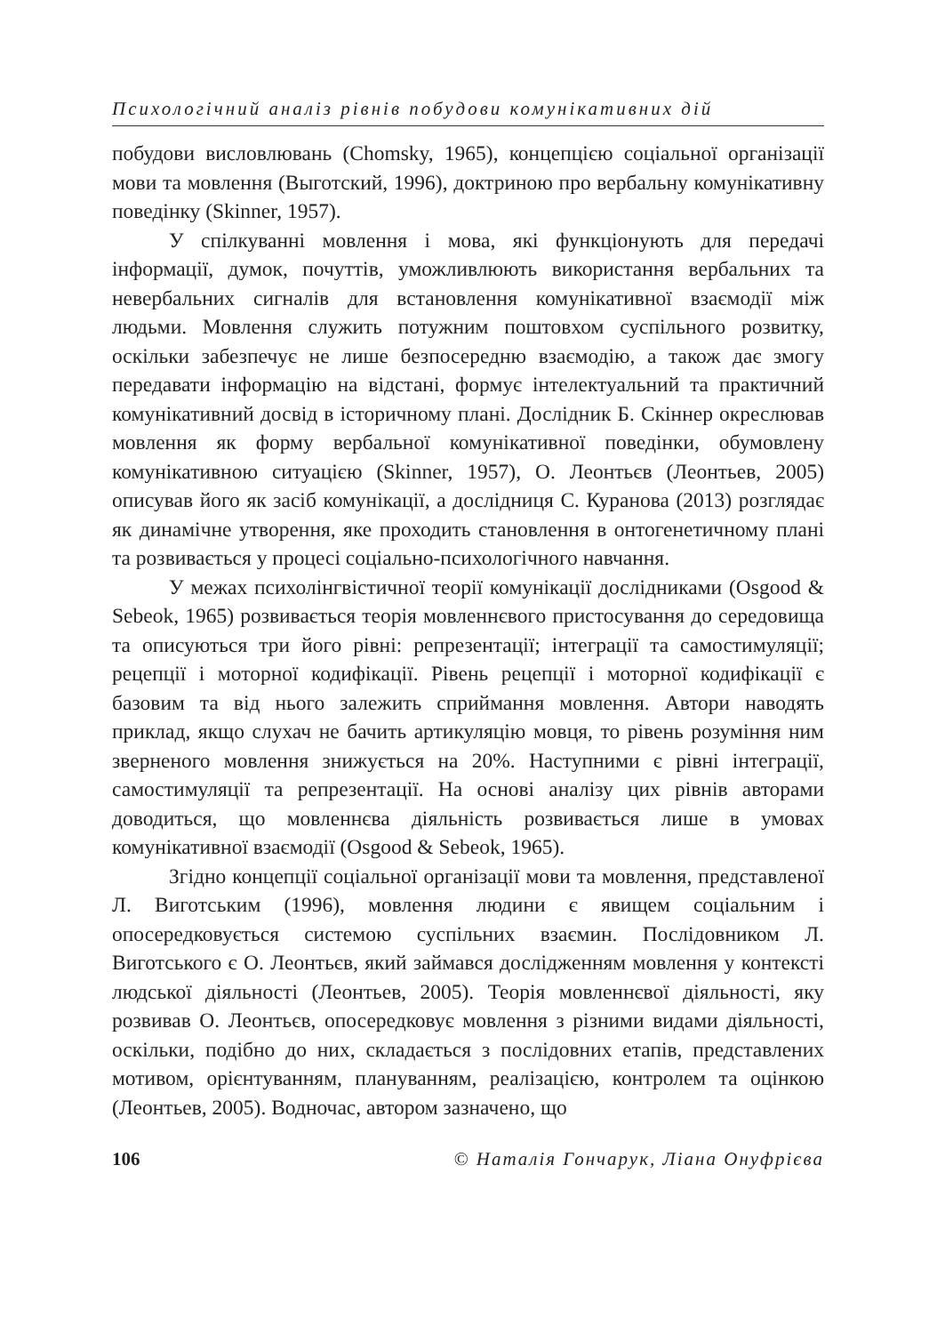Психологічний аналіз рівнів побудови комунікативних дій
побудови висловлювань (Chomsky, 1965), концепцією соціальної організації мови та мовлення (Выготский, 1996), доктриною про вербальну комунікативну поведінку (Skinner, 1957).
У спілкуванні мовлення і мова, які функціонують для передачі інформації, думок, почуттів, уможливлюють використання вербальних та невербальних сигналів для встановлення комунікативної взаємодії між людьми. Мовлення служить потужним поштовхом суспільного розвитку, оскільки забезпечує не лише безпосередню взаємодію, а також дає змогу передавати інформацію на відстані, формує інтелектуальний та практичний комунікативний досвід в історичному плані. Дослідник Б. Скіннер окреслював мовлення як форму вербальної комунікативної поведінки, обумовлену комунікативною ситуацією (Skinner, 1957), О. Леонтьєв (Леонтьев, 2005) описував його як засіб комунікації, а дослідниця С. Куранова (2013) розглядає як динамічне утворення, яке проходить становлення в онтогенетичному плані та розвивається у процесі соціально-психологічного навчання.
У межах психолінгвістичної теорії комунікації дослідниками (Osgood & Sebeok, 1965) розвивається теорія мовленнєвого пристосування до середовища та описуються три його рівні: репрезентації; інтеграції та самостимуляції; рецепції і моторної кодифікації. Рівень рецепції і моторної кодифікації є базовим та від нього залежить сприймання мовлення. Автори наводять приклад, якщо слухач не бачить артикуляцію мовця, то рівень розуміння ним зверненого мовлення знижується на 20%. Наступними є рівні інтеграції, самостимуляції та репрезентації. На основі аналізу цих рівнів авторами доводиться, що мовленнєва діяльність розвивається лише в умовах комунікативної взаємодії (Osgood & Sebeok, 1965).
Згідно концепції соціальної організації мови та мовлення, представленої Л. Виготським (1996), мовлення людини є явищем соціальним і опосередковується системою суспільних взаємин. Послідовником Л. Виготського є О. Леонтьєв, який займався дослідженням мовлення у контексті людської діяльності (Леонтьев, 2005). Теорія мовленнєвої діяльності, яку розвивав О. Леонтьєв, опосередковує мовлення з різними видами діяльності, оскільки, подібно до них, складається з послідовних етапів, представлених мотивом, орієнтуванням, плануванням, реалізацією, контролем та оцінкою (Леонтьев, 2005). Водночас, автором зазначено, що
106 © Наталія Гончарук, Ліана Онуфрієва